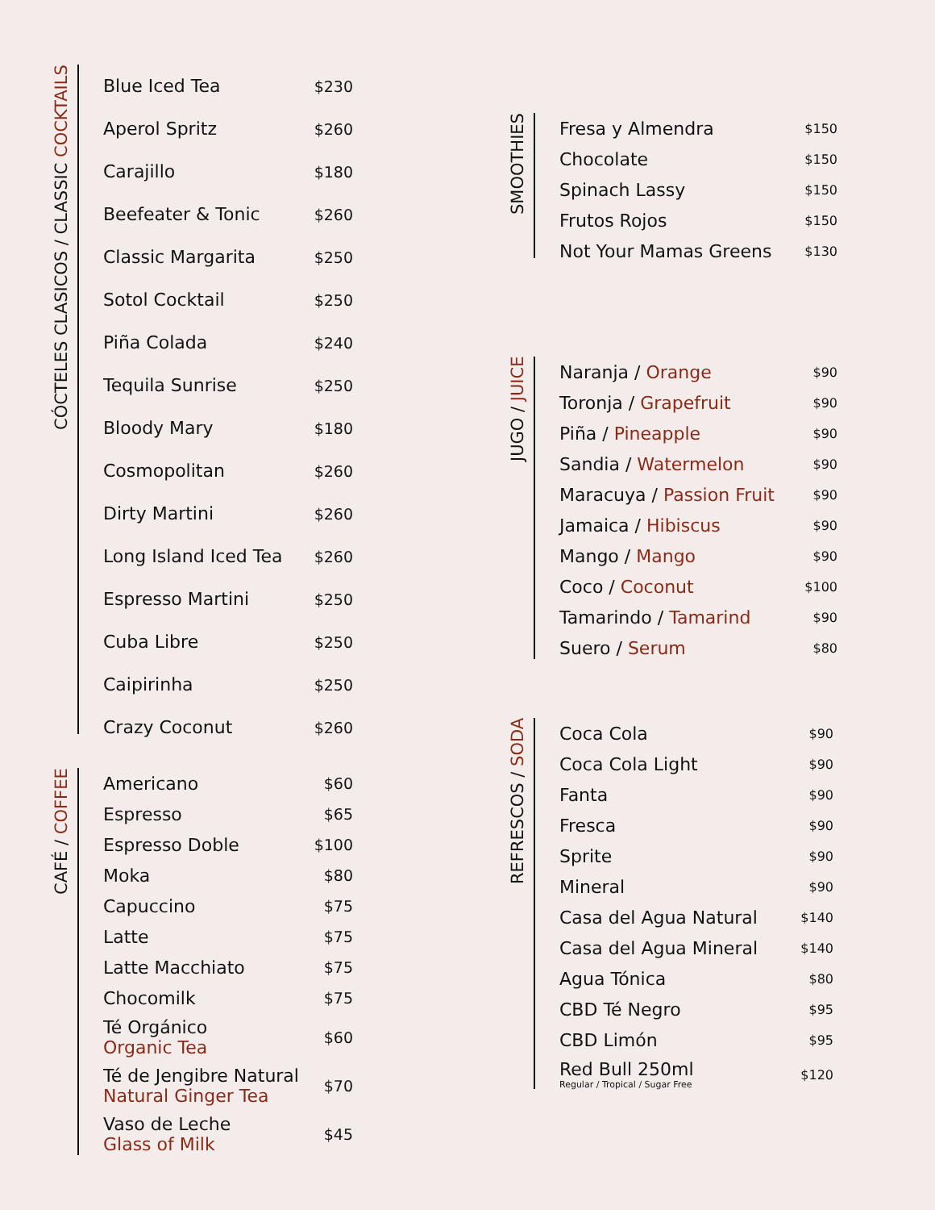CÓCTELES CLASICOS / CLASSIC COCKTAILS
| Blue Iced Tea | $230 |
| Aperol Spritz | $260 |
| Carajillo | $180 |
| Beefeater & Tonic | $260 |
| Classic Margarita | $250 |
| Sotol Cocktail | $250 |
| Piña Colada | $240 |
| Tequila Sunrise | $250 |
| Bloody Mary | $180 |
| Cosmopolitan | $260 |
| Dirty Martini | $260 |
| Long Island Iced Tea | $260 |
| Espresso Martini | $250 |
| Cuba Libre | $250 |
| Caipirinha | $250 |
| Crazy Coconut | $260 |
CAFÉ / COFFEE
| Americano | $60 |
| Espresso | $65 |
| Espresso Doble | $100 |
| Moka | $80 |
| Capuccino | $75 |
| Latte | $75 |
| Latte Macchiato | $75 |
| Chocomilk | $75 |
| Té Orgánico Organic Tea | $60 |
| Té de Jengibre Natural Natural Ginger Tea | $70 |
| Vaso de Leche Glass of Milk | $45 |
SMOOTHIES
| Fresa y Almendra | $150 |
| Chocolate | $150 |
| Spinach Lassy | $150 |
| Frutos Rojos | $150 |
| Not Your Mamas Greens | $130 |
JUGO / JUICE
| Naranja / Orange | $90 |
| Toronja / Grapefruit | $90 |
| Piña / Pineapple | $90 |
| Sandia / Watermelon | $90 |
| Maracuya / Passion Fruit | $90 |
| Jamaica / Hibiscus | $90 |
| Mango / Mango | $90 |
| Coco / Coconut | $100 |
| Tamarindo / Tamarind | $90 |
| Suero / Serum | $80 |
REFRESCOS / SODA
| Coca Cola | $90 |
| Coca Cola Light | $90 |
| Fanta | $90 |
| Fresca | $90 |
| Sprite | $90 |
| Mineral | $90 |
| Casa del Agua Natural | $140 |
| Casa del Agua Mineral | $140 |
| Agua Tónica | $80 |
| CBD Té Negro | $95 |
| CBD Limón | $95 |
| Red Bull 250ml Regular / Tropical / Sugar Free | $120 |